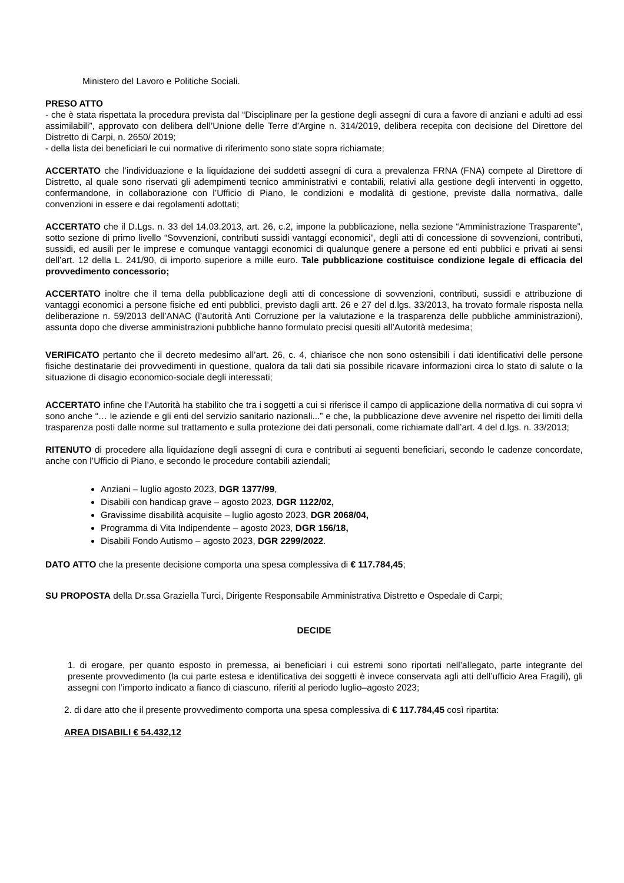Ministero del Lavoro e Politiche Sociali.
PRESO ATTO
- che è stata rispettata la procedura prevista dal “Disciplinare per la gestione degli assegni di cura a favore di anziani e adulti ad essi assimilabili”, approvato con delibera dell’Unione delle Terre d’Argine n. 314/2019, delibera recepita con decisione del Direttore del Distretto di Carpi, n. 2650/ 2019;
- della lista dei beneficiari le cui normative di riferimento sono state sopra richiamate;
ACCERTATO che l’individuazione e la liquidazione dei suddetti assegni di cura a prevalenza FRNA (FNA) compete al Direttore di Distretto, al quale sono riservati gli adempimenti tecnico amministrativi e contabili, relativi alla gestione degli interventi in oggetto, confermandone, in collaborazione con l’Ufficio di Piano, le condizioni e modalità di gestione, previste dalla normativa, dalle convenzioni in essere e dai regolamenti adottati;
ACCERTATO che il D.Lgs. n. 33 del 14.03.2013, art. 26, c.2, impone la pubblicazione, nella sezione “Amministrazione Trasparente”, sotto sezione di primo livello “Sovvenzioni, contributi sussidi vantaggi economici”, degli atti di concessione di sovvenzioni, contributi, sussidi, ed ausili per le imprese e comunque vantaggi economici di qualunque genere a persone ed enti pubblici e privati ai sensi dell’art. 12 della L. 241/90, di importo superiore a mille euro. Tale pubblicazione costituisce condizione legale di efficacia del provvedimento concessorio;
ACCERTATO inoltre che il tema della pubblicazione degli atti di concessione di sovvenzioni, contributi, sussidi e attribuzione di vantaggi economici a persone fisiche ed enti pubblici, previsto dagli artt. 26 e 27 del d.lgs. 33/2013, ha trovato formale risposta nella deliberazione n. 59/2013 dell’ANAC (l’autorità Anti Corruzione per la valutazione e la trasparenza delle pubbliche amministrazioni), assunta dopo che diverse amministrazioni pubbliche hanno formulato precisi quesiti all’Autorità medesima;
VERIFICATO pertanto che il decreto medesimo all’art. 26, c. 4, chiarisce che non sono ostensibili i dati identificativi delle persone fisiche destinatarie dei provvedimenti in questione, qualora da tali dati sia possibile ricavare informazioni circa lo stato di salute o la situazione di disagio economico-sociale degli interessati;
ACCERTATO infine che l’Autorità ha stabilito che tra i soggetti a cui si riferisce il campo di applicazione della normativa di cui sopra vi sono anche “… le aziende e gli enti del servizio sanitario nazionali...” e che, la pubblicazione deve avvenire nel rispetto dei limiti della trasparenza posti dalle norme sul trattamento e sulla protezione dei dati personali, come richiamate dall’art. 4 del d.lgs. n. 33/2013;
RITENUTO di procedere alla liquidazione degli assegni di cura e contributi ai seguenti beneficiari, secondo le cadenze concordate, anche con l’Ufficio di Piano, e secondo le procedure contabili aziendali;
Anziani – luglio agosto 2023, DGR 1377/99,
Disabili con handicap grave – agosto 2023, DGR 1122/02,
Gravissime disabilità acquisite – luglio agosto 2023, DGR 2068/04,
Programma di Vita Indipendente – agosto 2023, DGR 156/18,
Disabili Fondo Autismo – agosto 2023, DGR 2299/2022.
DATO ATTO che la presente decisione comporta una spesa complessiva di € 117.784,45;
SU PROPOSTA della Dr.ssa Graziella Turci, Dirigente Responsabile Amministrativa Distretto e Ospedale di Carpi;
DECIDE
1. di erogare, per quanto esposto in premessa, ai beneficiari i cui estremi sono riportati nell’allegato, parte integrante del presente provvedimento (la cui parte estesa e identificativa dei soggetti è invece conservata agli atti dell’ufficio Area Fragili), gli assegni con l’importo indicato a fianco di ciascuno, riferiti al periodo luglio–agosto 2023;
2. di dare atto che il presente provvedimento comporta una spesa complessiva di € 117.784,45 così ripartita:
AREA DISABILI € 54.432,12